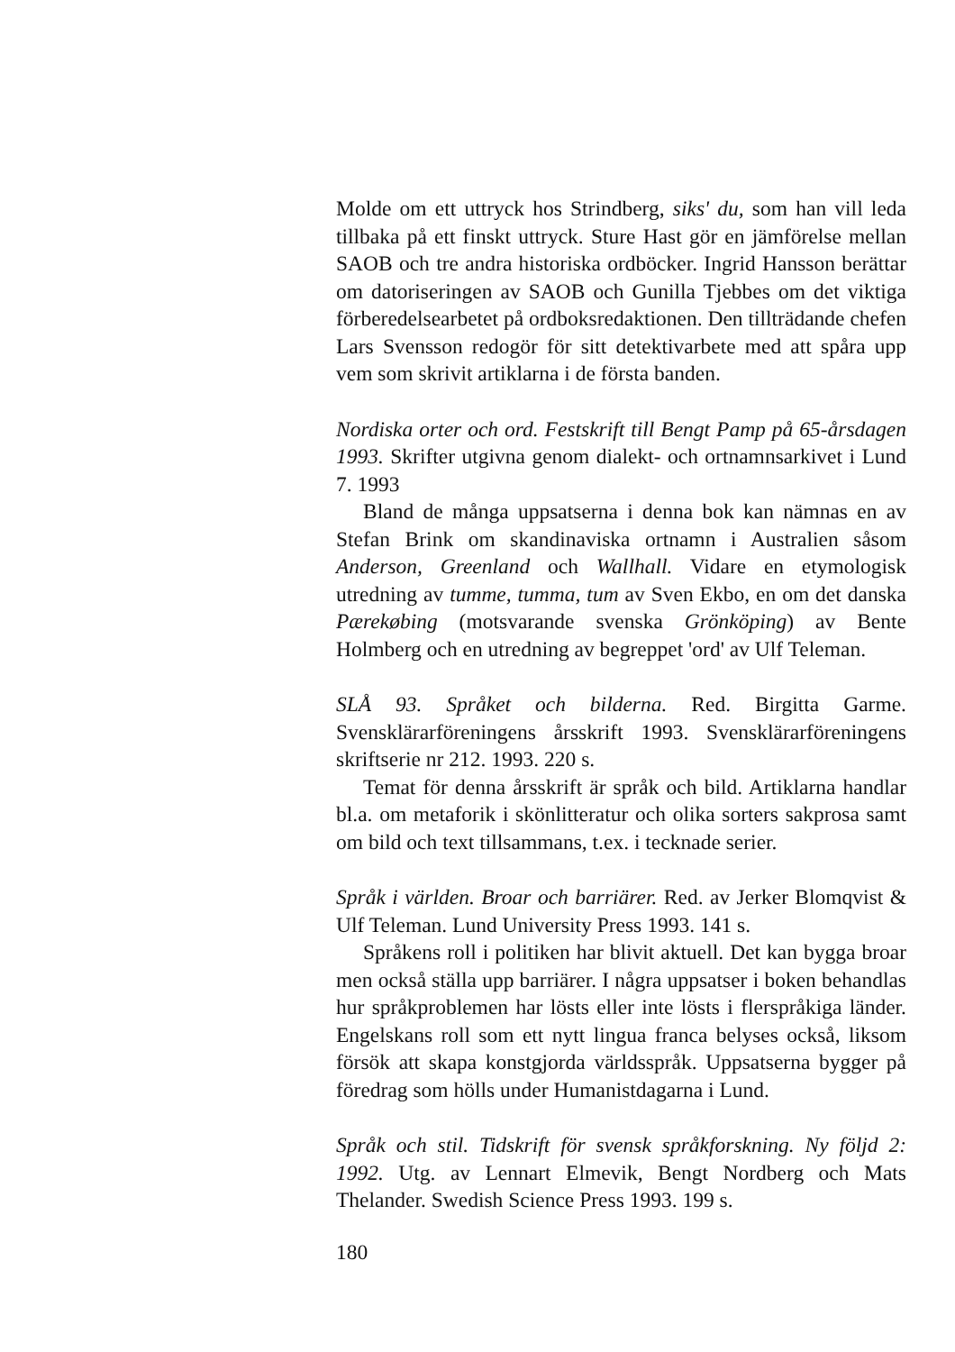Molde om ett uttryck hos Strindberg, siks' du, som han vill leda tillbaka på ett finskt uttryck. Sture Hast gör en jämförelse mellan SAOB och tre andra historiska ordböcker. Ingrid Hansson berättar om datoriseringen av SAOB och Gunilla Tjebbes om det viktiga förberedelsearbetet på ordboksredaktionen. Den tillträdande chefen Lars Svensson redogör för sitt detektivarbete med att spåra upp vem som skrivit artiklarna i de första banden.
Nordiska orter och ord. Festskrift till Bengt Pamp på 65-årsdagen 1993. Skrifter utgivna genom dialekt- och ortnamnsarkivet i Lund 7. 1993
Bland de många uppsatserna i denna bok kan nämnas en av Stefan Brink om skandinaviska ortnamn i Australien såsom Anderson, Greenland och Wallhall. Vidare en etymologisk utredning av tumme, tumma, tum av Sven Ekbo, en om det danska Pærekøbing (motsvarande svenska Grönköping) av Bente Holmberg och en utredning av begreppet 'ord' av Ulf Teleman.
SLÅ 93. Språket och bilderna. Red. Birgitta Garme. Svensklärarföreningens årsskrift 1993. Svensklärarföreningens skriftserie nr 212. 1993. 220 s.
Temat för denna årsskrift är språk och bild. Artiklarna handlar bl.a. om metaforik i skönlitteratur och olika sorters sakprosa samt om bild och text tillsammans, t.ex. i tecknade serier.
Språk i världen. Broar och barriärer. Red. av Jerker Blomqvist & Ulf Teleman. Lund University Press 1993. 141 s.
Språkens roll i politiken har blivit aktuell. Det kan bygga broar men också ställa upp barriärer. I några uppsatser i boken behandlas hur språkproblemen har lösts eller inte lösts i flerspråkiga länder. Engelskans roll som ett nytt lingua franca belyses också, liksom försök att skapa konstgjorda världsspråk. Uppsatserna bygger på föredrag som hölls under Humanistdagarna i Lund.
Språk och stil. Tidskrift för svensk språkforskning. Ny följd 2: 1992. Utg. av Lennart Elmevik, Bengt Nordberg och Mats Thelander. Swedish Science Press 1993. 199 s.
180